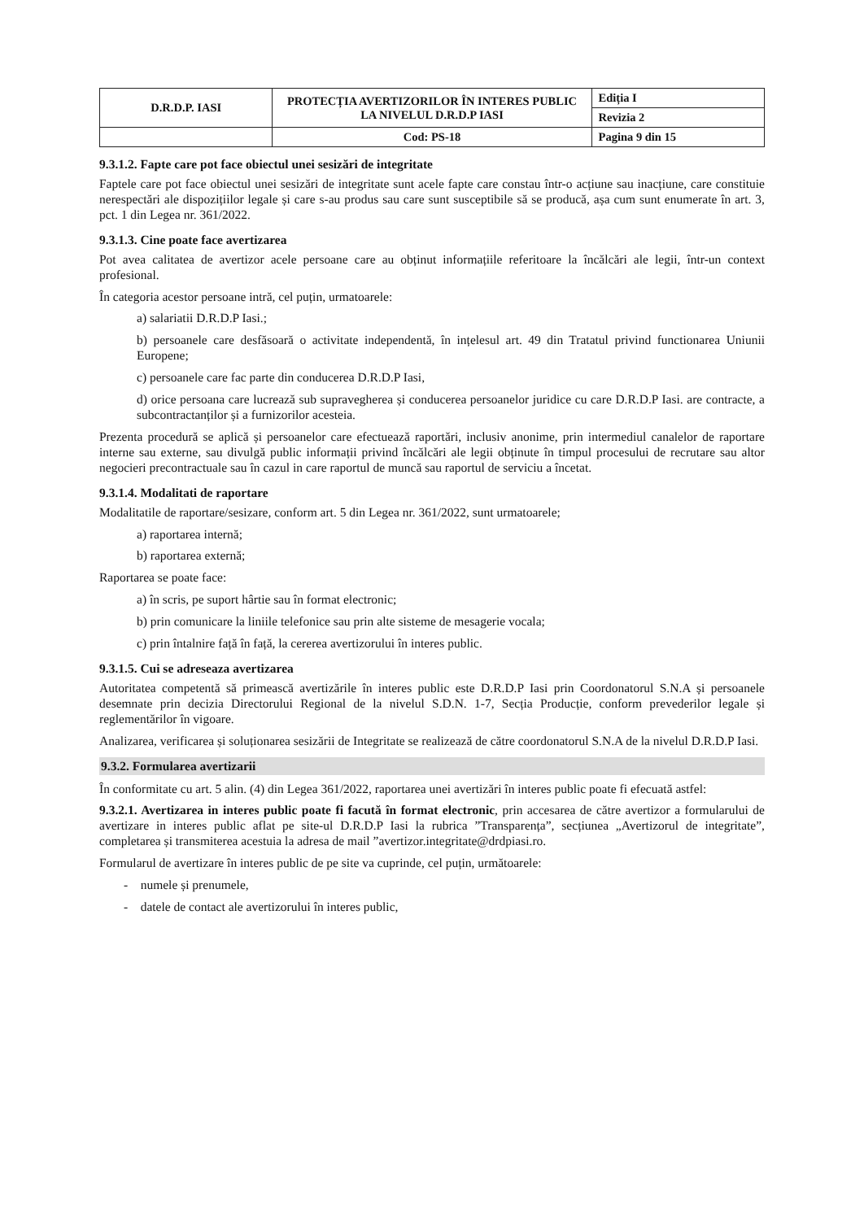| D.R.D.P. IASI | PROTECȚIA AVERTIZORILOR ÎN INTERES PUBLIC LA NIVELUL D.R.D.P IASI | Ediția I |
| | | Revizia 2 |
| | Cod: PS-18 | Pagina 9 din 15 |
9.3.1.2. Fapte care pot face obiectul unei sesizări de integritate
Faptele care pot face obiectul unei sesizări de integritate sunt acele fapte care constau într-o acțiune sau inacțiune, care constituie nerespectări ale dispozițiilor legale și care s-au produs sau care sunt susceptibile să se producă, așa cum sunt enumerate în art. 3, pct. 1 din Legea nr. 361/2022.
9.3.1.3. Cine poate face avertizarea
Pot avea calitatea de avertizor acele persoane care au obținut informațiile referitoare la încălcări ale legii, într-un context profesional.
În categoria acestor persoane intră, cel puțin, urmatoarele:
a) salariatii D.R.D.P Iasi.;
b) persoanele care desfăsoară o activitate independentă, în ințelesul art. 49 din Tratatul privind functionarea Uniunii Europene;
c) persoanele care fac parte din conducerea D.R.D.P Iasi,
d) orice persoana care lucrează sub supravegherea și conducerea persoanelor juridice cu care D.R.D.P Iasi. are contracte, a subcontractanților și a furnizorilor acesteia.
Prezenta procedură se aplică și persoanelor care efectuează raportări, inclusiv anonime, prin intermediul canalelor de raportare interne sau externe, sau divulgă public informații privind încălcări ale legii obținute în timpul procesului de recrutare sau altor negocieri precontractuale sau în cazul in care raportul de muncă sau raportul de serviciu a încetat.
9.3.1.4. Modalitati de raportare
Modalitatile de raportare/sesizare, conform art. 5 din Legea nr. 361/2022, sunt urmatoarele;
a) raportarea internă;
b) raportarea externă;
Raportarea se poate face:
a) în scris, pe suport hârtie sau în format electronic;
b) prin comunicare la liniile telefonice sau prin alte sisteme de mesagerie vocala;
c) prin întalnire față în față, la cererea avertizorului în interes public.
9.3.1.5. Cui se adreseaza avertizarea
Autoritatea competentă să primească avertizările în interes public este D.R.D.P Iasi prin Coordonatorul S.N.A și persoanele desemnate prin decizia Directorului Regional de la nivelul S.D.N. 1-7, Secția Producție, conform prevederilor legale și reglementărilor în vigoare.
Analizarea, verificarea și soluționarea sesizării de Integritate se realizează de către coordonatorul S.N.A de la nivelul D.R.D.P Iasi.
9.3.2. Formularea avertizarii
În conformitate cu art. 5 alin. (4) din Legea 361/2022, raportarea unei avertizări în interes public poate fi efecuată astfel:
9.3.2.1. Avertizarea in interes public poate fi facută în format electronic, prin accesarea de către avertizor a formularului de avertizare in interes public aflat pe site-ul D.R.D.P Iasi la rubrica ”Transparența”, secțiunea „Avertizorul de integritate”, completarea și transmiterea acestuia la adresa de mail ”avertizor.integritate@drdpiasi.ro.
Formularul de avertizare în interes public de pe site va cuprinde, cel puțin, următoarele:
- numele și prenumele,
- datele de contact ale avertizorului în interes public,